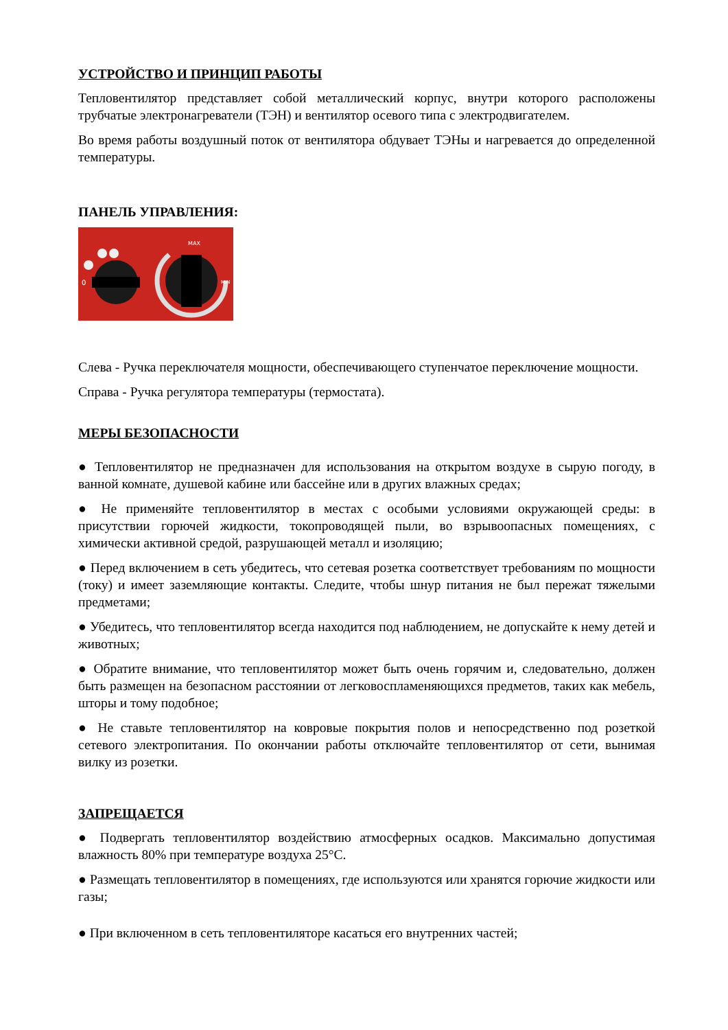УСТРОЙСТВО И ПРИНЦИП РАБОТЫ
Тепловентилятор представляет собой металлический корпус, внутри которого расположены трубчатые электронагреватели (ТЭН) и вентилятор осевого типа с электродвигателем.
Во время работы воздушный поток от вентилятора обдувает ТЭНы и нагревается до определенной температуры.
ПАНЕЛЬ УПРАВЛЕНИЯ:
0
MAX
MIN
Слева - Ручка переключателя мощности, обеспечивающего ступенчатое переключение мощности.
Справа - Ручка регулятора температуры (термостата).
МЕРЫ БЕЗОПАСНОСТИ
● Тепловентилятор не предназначен для использования на открытом воздухе в сырую погоду, в ванной комнате, душевой кабине или бассейне или в других влажных средах;
● Не применяйте тепловентилятор в местах с особыми условиями окружающей среды: в присутствии горючей жидкости, токопроводящей пыли, во взрывоопасных помещениях, с химически активной средой, разрушающей металл и изоляцию;
● Перед включением в сеть убедитесь, что сетевая розетка соответствует требованиям по мощности (току) и имеет заземляющие контакты. Следите, чтобы шнур питания не был пережат тяжелыми предметами;
● Убедитесь, что тепловентилятор всегда находится под наблюдением, не допускайте к нему детей и животных;
● Обратите внимание, что тепловентилятор может быть очень горячим и, следовательно, должен быть размещен на безопасном расстоянии от легковоспламеняющихся предметов, таких как мебель, шторы и тому подобное;
● Не ставьте тепловентилятор на ковровые покрытия полов и непосредственно под розеткой сетевого электропитания. По окончании работы отключайте тепловентилятор от сети, вынимая вилку из розетки.
ЗАПРЕЩАЕТСЯ
● Подвергать тепловентилятор воздействию атмосферных осадков. Максимально допустимая влажность 80% при температуре воздуха 25°С.
● Размещать тепловентилятор в помещениях, где используются или хранятся горючие жидкости или газы;
● При включенном в сеть тепловентиляторе касаться его внутренних частей;